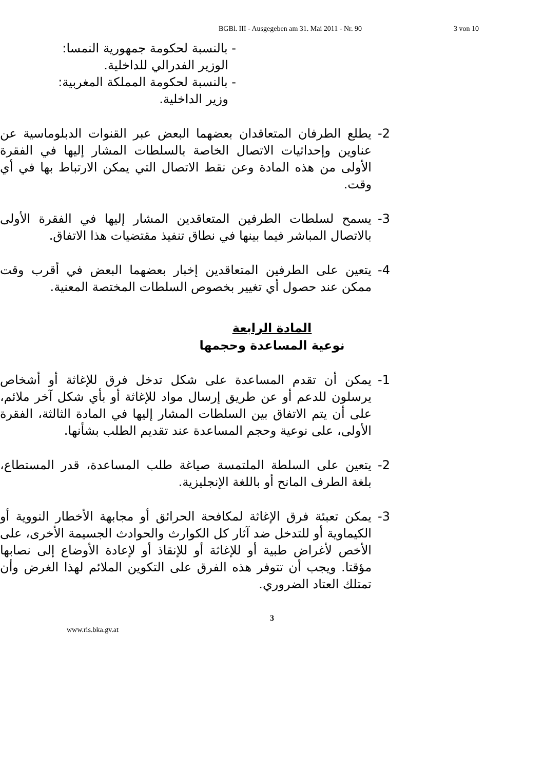BGBl. III - Ausgegeben am 31. Mai 2011 - Nr. 90 3 von 10
- بالنسبة لحكومة جمهورية النمسا:
الوزير الفدرالي للداخلية.
- بالنسبة لحكومة المملكة المغربية:
وزير الداخلية.
2- يطلع الطرفان المتعاقدان بعضهما البعض عبر القنوات الدبلوماسية عن عناوين وإحداثيات الاتصال الخاصة بالسلطات المشار إليها في الفقرة الأولى من هذه المادة وعن نقط الاتصال التي يمكن الارتباط بها في أي وقت.
3- يسمح لسلطات الطرفين المتعاقدين المشار إليها في الفقرة الأولى بالاتصال المباشر فيما بينها في نطاق تنفيذ مقتضيات هذا الاتفاق.
4- يتعين على الطرفين المتعاقدين إخبار بعضهما البعض في أقرب وقت ممكن عند حصول أي تغيير بخصوص السلطات المختصة المعنية.
المادة الرابعة
نوعية المساعدة وحجمها
1- يمكن أن تقدم المساعدة على شكل تدخل فرق للإغاثة أو أشخاص يرسلون للدعم أو عن طريق إرسال مواد للإغاثة أو بأي شكل آخر ملائم، على أن يتم الاتفاق بين السلطات المشار إليها في المادة الثالثة، الفقرة الأولى، على نوعية وحجم المساعدة عند تقديم الطلب بشأنها.
2- يتعين على السلطة الملتمسة صياغة طلب المساعدة، قدر المستطاع، بلغة الطرف المانح أو باللغة الإنجليزية.
3- يمكن تعبئة فرق الإغاثة لمكافحة الحرائق أو مجابهة الأخطار النووية أو الكيماوية أو للتدخل ضد آثار كل الكوارث والحوادث الجسيمة الأخرى، على الأخص لأغراض طبية أو للإغاثة أو للإنقاذ أو لإعادة الأوضاع إلى نصابها مؤقتا. ويجب أن تتوفر هذه الفرق على التكوين الملائم لهذا الغرض وأن تمتلك العتاد الضروري.
3
www.ris.bka.gv.at